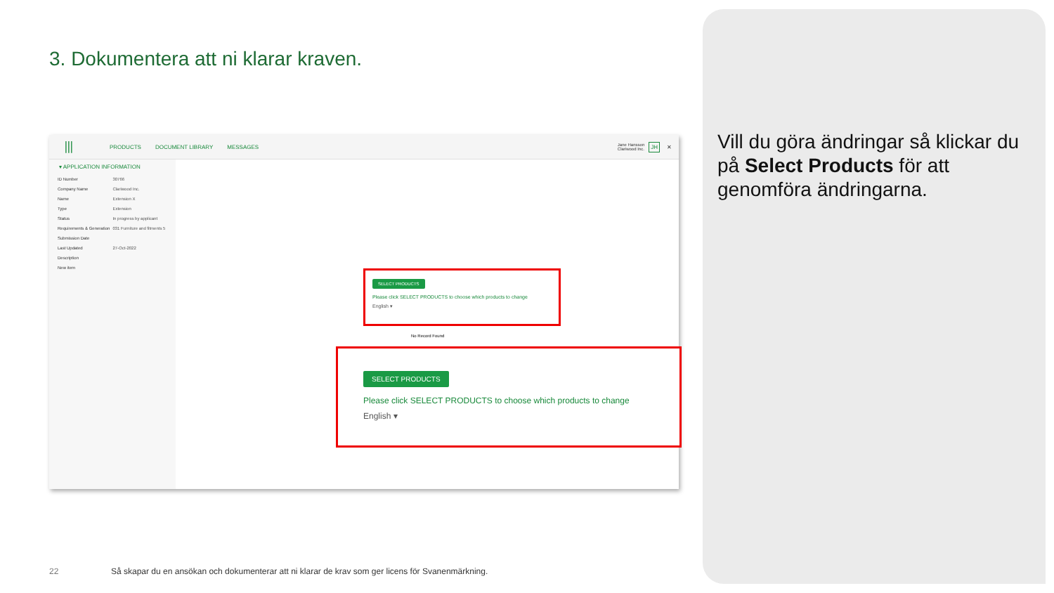3. Dokumentera att ni klarar kraven.
⦀ PRODUCTS DOCUMENT LIBRARY MESSAGES Jane Hansson
Clariwood Inc. JH ✕
▾ APPLICATION INFORMATION
| ID Number | 30766 |
| Company Name | Clariwood Inc. |
| Name | Extension X |
| Type | Extension |
| Status | In progress by applicant |
| Requirements & Generation | 031 Furniture and fitments 5 |
| Submission Date | |
| Last Updated | 27-Oct-2022 |
| Description | |
| New item | |
SELECT PRODUCTS
Please click SELECT PRODUCTS to choose which products to change
English ▾
No Record Found
SELECT PRODUCTS
Please click SELECT PRODUCTS to choose which products to change
English ▾
Vill du göra ändringar så klickar du på Select Products för att genomföra ändringarna.
22
Så skapar du en ansökan och dokumenterar att ni klarar de krav som ger licens för Svanenmärkning.